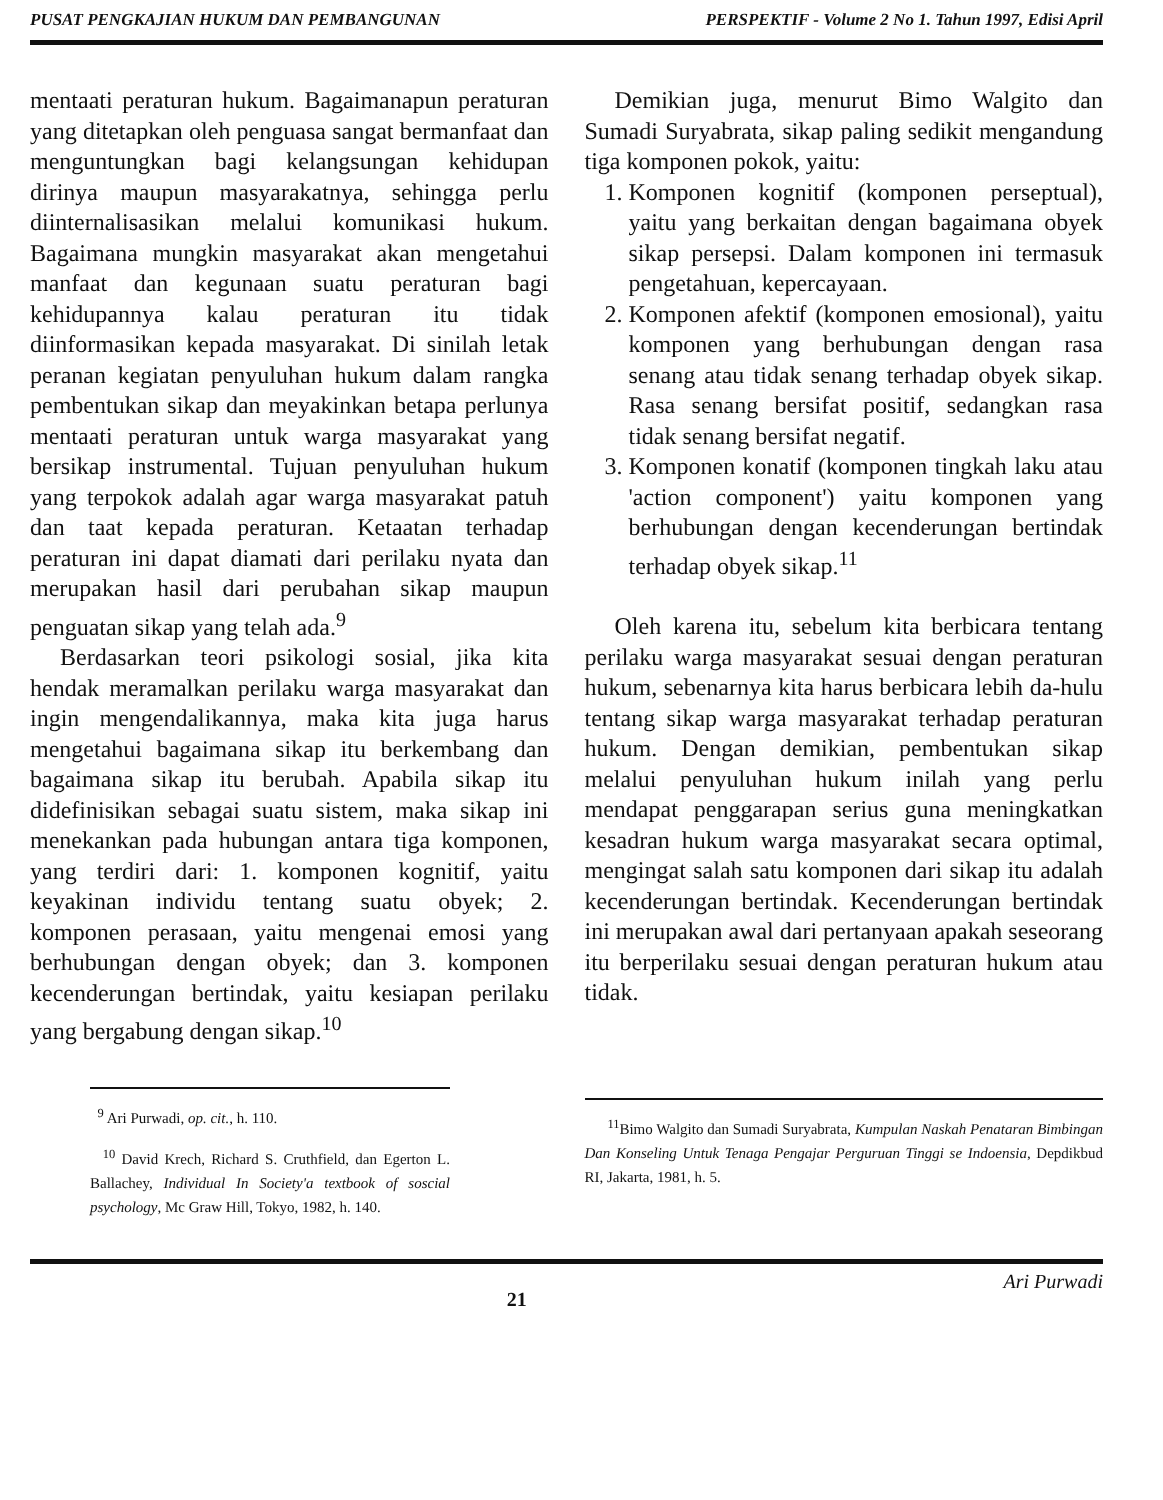PUSAT PENGKAJIAN HUKUM DAN PEMBANGUNAN PERSPEKTIF - Volume 2 No 1. Tahun 1997, Edisi April
mentaati peraturan hukum. Bagaimanapun peraturan yang ditetapkan oleh penguasa sangat bermanfaat dan menguntungkan bagi kelangsungan kehidupan dirinya maupun masyarakatnya, sehingga perlu diinternalisasikan melalui komunikasi hukum. Bagaimana mungkin masyarakat akan mengetahui manfaat dan kegunaan suatu peraturan bagi kehidupannya kalau peraturan itu tidak diinformasikan kepada masyarakat. Di sinilah letak peranan kegiatan penyuluhan hukum dalam rangka pembentukan sikap dan meyakinkan betapa perlunya mentaati peraturan untuk warga masyarakat yang bersikap instrumental. Tujuan penyuluhan hukum yang terpokok adalah agar warga masyarakat patuh dan taat kepada peraturan. Ketaatan terhadap peraturan ini dapat diamati dari perilaku nyata dan merupakan hasil dari perubahan sikap maupun penguatan sikap yang telah ada.<sup>9</sup>
Berdasarkan teori psikologi sosial, jika kita hendak meramalkan perilaku warga masyarakat dan ingin mengendalikannya, maka kita juga harus mengetahui bagaimana sikap itu berkembang dan bagaimana sikap itu berubah. Apabila sikap itu didefinisikan sebagai suatu sistem, maka sikap ini menekankan pada hubungan antara tiga komponen, yang terdiri dari: 1. komponen kognitif, yaitu keyakinan individu tentang suatu obyek; 2. komponen perasaan, yaitu mengenai emosi yang berhubungan dengan obyek; dan 3. komponen kecenderungan bertindak, yaitu kesiapan perilaku yang bergabung dengan sikap.<sup>10</sup>
<sup>9</sup> Ari Purwadi, op. cit., h. 110.
<sup>10</sup> David Krech, Richard S. Cruthfield, dan Egerton L. Ballachey, Individual In Society'a textbook of soscial psychology, Mc Graw Hill, Tokyo, 1982, h. 140.
Demikian juga, menurut Bimo Walgito dan Sumadi Suryabrata, sikap paling sedikit mengandung tiga komponen pokok, yaitu:
1. Komponen kognitif (komponen perseptual), yaitu yang berkaitan dengan bagaimana obyek sikap persepsi. Dalam komponen ini termasuk pengetahuan, kepercayaan.
2. Komponen afektif (komponen emosional), yaitu komponen yang berhubungan dengan rasa senang atau tidak senang terhadap obyek sikap. Rasa senang bersifat positif, sedangkan rasa tidak senang bersifat negatif.
3. Komponen konatif (komponen tingkah laku atau 'action component') yaitu komponen yang berhubungan dengan kecenderungan bertindak terhadap obyek sikap.<sup>11</sup>
Oleh karena itu, sebelum kita berbicara tentang perilaku warga masyarakat sesuai dengan peraturan hukum, sebenarnya kita harus berbicara lebih da-hulu tentang sikap warga masyarakat terhadap peraturan hukum. Dengan demikian, pembentukan sikap melalui penyuluhan hukum inilah yang perlu mendapat penggarapan serius guna meningkatkan kesadran hukum warga masyarakat secara optimal, mengingat salah satu komponen dari sikap itu adalah kecenderungan bertindak. Kecenderungan bertindak ini merupakan awal dari pertanyaan apakah seseorang itu berperilaku sesuai dengan peraturan hukum atau tidak.
<sup>11</sup> Bimo Walgito dan Sumadi Suryabrata, Kumpulan Naskah Penataran Bimbingan Dan Konseling Untuk Tenaga Pengajar Perguruan Tinggi se Indoensia, Depdikbud RI, Jakarta, 1981, h. 5.
21 Ari Purwadi